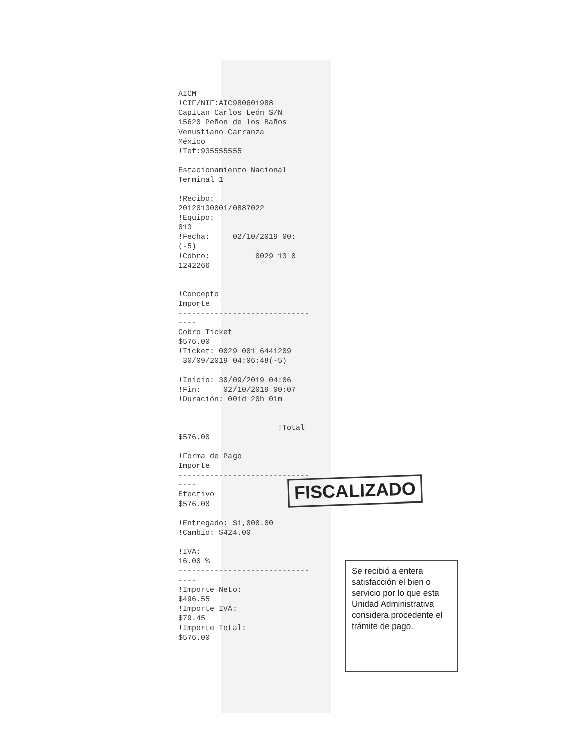AICM !CIF/NIF:AIC980601988 Capitan Carlos León S/N 15620 Peñon de los Baños Venustiano Carranza México !Tef:935555555 Estacionamiento Nacional Terminal 1 !Recibo: 20120130001/0887022 !Equipo: 013 !Fecha: 02/10/2019 00: (-5) !Cobro: 0029 13 0 1242266 !Concepto Importe ----------------------------- ---- Cobro Ticket $576.00 !Ticket: 0029 001 6441209 30/09/2019 04:06:48(-5) !Inicio: 30/09/2019 04:06 !Fin: 02/10/2019 00:07 !Duración: 001d 20h 01m !Total $576.00 !Forma de Pago Importe ----------------------------- ---- Efectivo $576.00 !Entregado: $1,000.00 !Cambio: $424.00 !IVA: 16.00 % ----------------------------- ---- !Importe Neto: $496.55 !Importe IVA: $79.45 !Importe Total: $576.00
FISCALIZADO
Se recibió a entera satisfacción el bien o servicio por lo que esta Unidad Administrativa considera procedente el trámite de pago.